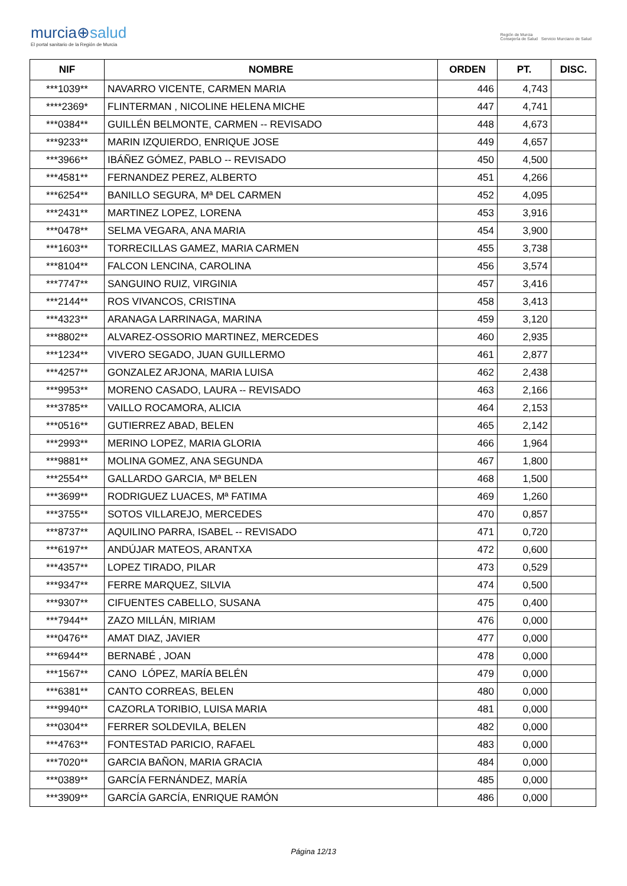murcia⊕salud
El portal sanitario de la Región de Murcia
Región de Murcia
Consejería de Salud Servicio Murciano de Salud
| NIF | NOMBRE | ORDEN | PT. | DISC. |
| --- | --- | --- | --- | --- |
| ***1039** | NAVARRO VICENTE, CARMEN MARIA | 446 | 4,743 | |
| ****2369* | FLINTERMAN , NICOLINE HELENA MICHE | 447 | 4,741 | |
| ***0384** | GUILLÉN BELMONTE, CARMEN -- REVISADO | 448 | 4,673 | |
| ***9233** | MARIN IZQUIERDO, ENRIQUE JOSE | 449 | 4,657 | |
| ***3966** | IBÁÑEZ GÓMEZ, PABLO -- REVISADO | 450 | 4,500 | |
| ***4581** | FERNANDEZ PEREZ, ALBERTO | 451 | 4,266 | |
| ***6254** | BANILLO SEGURA, Mª DEL CARMEN | 452 | 4,095 | |
| ***2431** | MARTINEZ LOPEZ, LORENA | 453 | 3,916 | |
| ***0478** | SELMA VEGARA, ANA MARIA | 454 | 3,900 | |
| ***1603** | TORRECILLAS GAMEZ, MARIA CARMEN | 455 | 3,738 | |
| ***8104** | FALCON LENCINA, CAROLINA | 456 | 3,574 | |
| ***7747** | SANGUINO RUIZ, VIRGINIA | 457 | 3,416 | |
| ***2144** | ROS VIVANCOS, CRISTINA | 458 | 3,413 | |
| ***4323** | ARANAGA LARRINAGA, MARINA | 459 | 3,120 | |
| ***8802** | ALVAREZ-OSSORIO MARTINEZ, MERCEDES | 460 | 2,935 | |
| ***1234** | VIVERO SEGADO, JUAN GUILLERMO | 461 | 2,877 | |
| ***4257** | GONZALEZ ARJONA, MARIA LUISA | 462 | 2,438 | |
| ***9953** | MORENO CASADO, LAURA -- REVISADO | 463 | 2,166 | |
| ***3785** | VAILLO ROCAMORA, ALICIA | 464 | 2,153 | |
| ***0516** | GUTIERREZ ABAD, BELEN | 465 | 2,142 | |
| ***2993** | MERINO LOPEZ, MARIA GLORIA | 466 | 1,964 | |
| ***9881** | MOLINA GOMEZ, ANA SEGUNDA | 467 | 1,800 | |
| ***2554** | GALLARDO GARCIA, Mª BELEN | 468 | 1,500 | |
| ***3699** | RODRIGUEZ LUACES, Mª FATIMA | 469 | 1,260 | |
| ***3755** | SOTOS VILLAREJO, MERCEDES | 470 | 0,857 | |
| ***8737** | AQUILINO PARRA, ISABEL -- REVISADO | 471 | 0,720 | |
| ***6197** | ANDÚJAR MATEOS, ARANTXA | 472 | 0,600 | |
| ***4357** | LOPEZ TIRADO, PILAR | 473 | 0,529 | |
| ***9347** | FERRE MARQUEZ, SILVIA | 474 | 0,500 | |
| ***9307** | CIFUENTES CABELLO, SUSANA | 475 | 0,400 | |
| ***7944** | ZAZO MILLÁN, MIRIAM | 476 | 0,000 | |
| ***0476** | AMAT DIAZ, JAVIER | 477 | 0,000 | |
| ***6944** | BERNABÉ , JOAN | 478 | 0,000 | |
| ***1567** | CANO LÓPEZ, MARÍA BELÉN | 479 | 0,000 | |
| ***6381** | CANTO CORREAS, BELEN | 480 | 0,000 | |
| ***9940** | CAZORLA TORIBIO, LUISA MARIA | 481 | 0,000 | |
| ***0304** | FERRER SOLDEVILA, BELEN | 482 | 0,000 | |
| ***4763** | FONTESTAD PARICIO, RAFAEL | 483 | 0,000 | |
| ***7020** | GARCIA BAÑON, MARIA GRACIA | 484 | 0,000 | |
| ***0389** | GARCÍA FERNÁNDEZ, MARÍA | 485 | 0,000 | |
| ***3909** | GARCÍA GARCÍA, ENRIQUE RAMÓN | 486 | 0,000 | |
Página 12/13